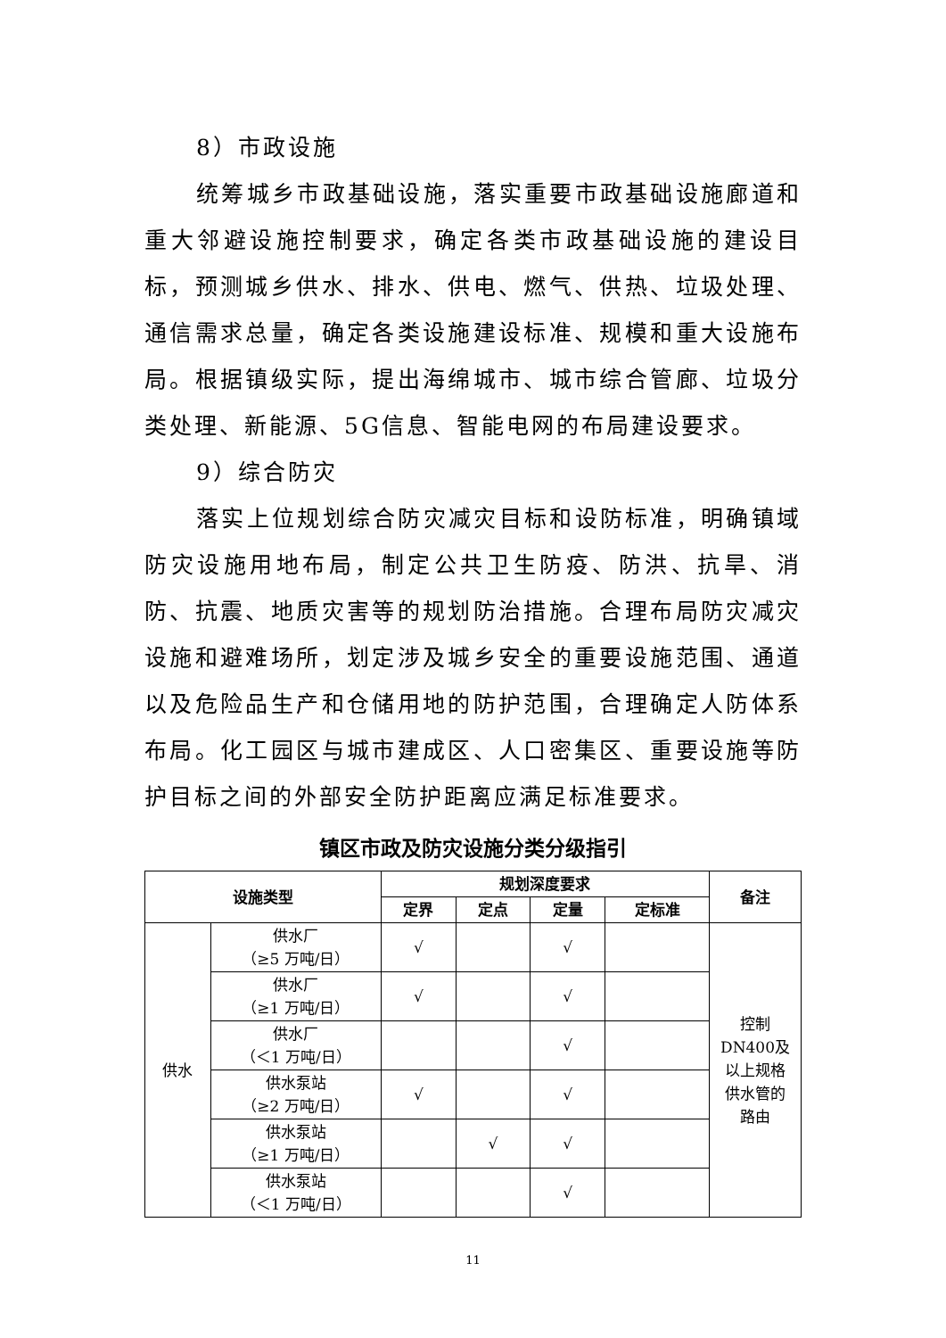8）市政设施
统筹城乡市政基础设施，落实重要市政基础设施廊道和重大邻避设施控制要求，确定各类市政基础设施的建设目标，预测城乡供水、排水、供电、燃气、供热、垃圾处理、通信需求总量，确定各类设施建设标准、规模和重大设施布局。根据镇级实际，提出海绵城市、城市综合管廊、垃圾分类处理、新能源、5G信息、智能电网的布局建设要求。
9）综合防灾
落实上位规划综合防灾减灾目标和设防标准，明确镇域防灾设施用地布局，制定公共卫生防疫、防洪、抗旱、消防、抗震、地质灾害等的规划防治措施。合理布局防灾减灾设施和避难场所，划定涉及城乡安全的重要设施范围、通道以及危险品生产和仓储用地的防护范围，合理确定人防体系布局。化工园区与城市建成区、人口密集区、重要设施等防护目标之间的外部安全防护距离应满足标准要求。
镇区市政及防灾设施分类分级指引
| 设施类型 | | 规划深度要求 | | | | 备注 |
| --- | --- | --- | --- | --- | --- | --- |
| | | 定界 | 定点 | 定量 | 定标准 | |
| 供水 | 供水厂 （≥5 万吨/日） | √ | | √ | | 控制 DN400及 以上规格 供水管的 路由 |
| | 供水厂 （≥1 万吨/日） | √ | | √ | | |
| | 供水厂 （＜1 万吨/日） | | | √ | | |
| | 供水泵站 （≥2 万吨/日） | √ | | √ | | |
| | 供水泵站 （≥1 万吨/日） | | √ | √ | | |
| | 供水泵站 （＜1 万吨/日） | | | √ | | |
11